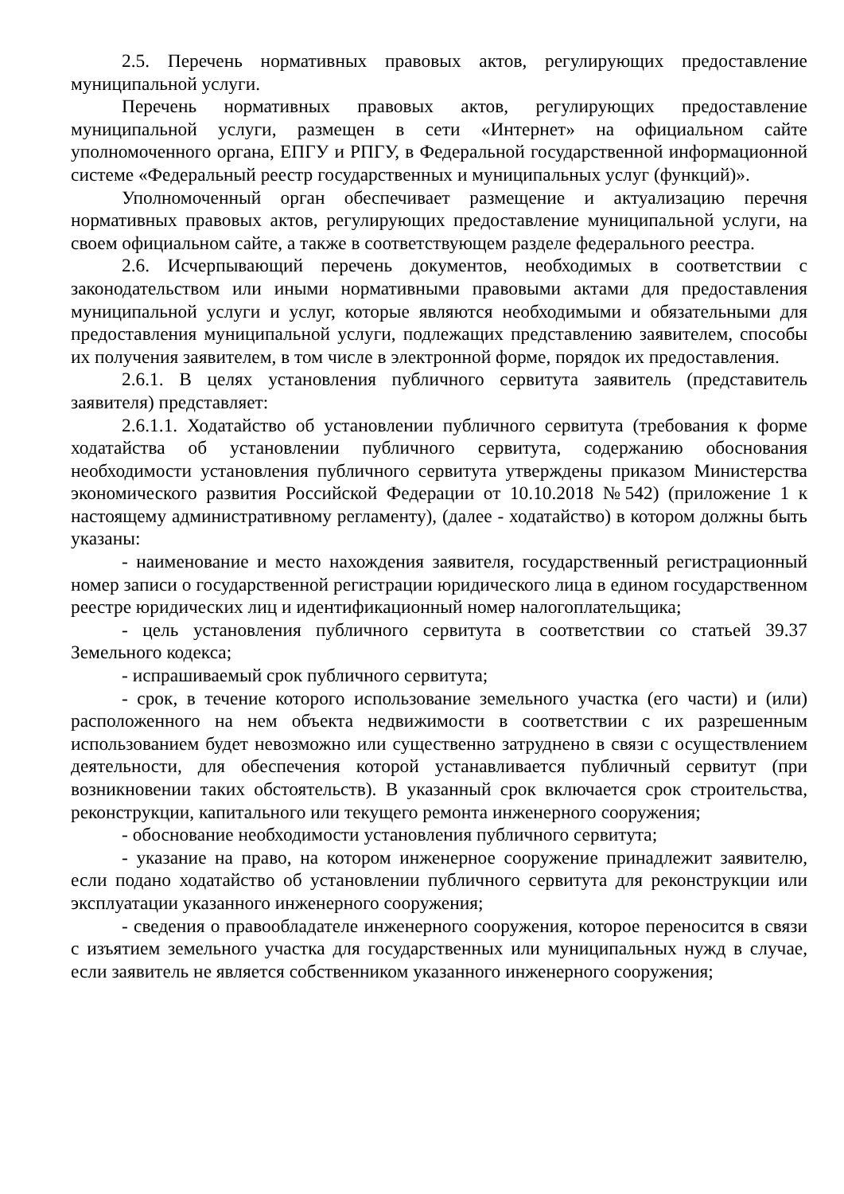2.5. Перечень нормативных правовых актов, регулирующих предоставление муниципальной услуги.
Перечень нормативных правовых актов, регулирующих предоставление муниципальной услуги, размещен в сети «Интернет» на официальном сайте уполномоченного органа, ЕПГУ и РПГУ, в Федеральной государственной информационной системе «Федеральный реестр государственных и муниципальных услуг (функций)».
Уполномоченный орган обеспечивает размещение и актуализацию перечня нормативных правовых актов, регулирующих предоставление муниципальной услуги, на своем официальном сайте, а также в соответствующем разделе федерального реестра.
2.6. Исчерпывающий перечень документов, необходимых в соответствии с законодательством или иными нормативными правовыми актами для предоставления муниципальной услуги и услуг, которые являются необходимыми и обязательными для предоставления муниципальной услуги, подлежащих представлению заявителем, способы их получения заявителем, в том числе в электронной форме, порядок их предоставления.
2.6.1. В целях установления публичного сервитута заявитель (представитель заявителя) представляет:
2.6.1.1. Ходатайство об установлении публичного сервитута (требования к форме ходатайства об установлении публичного сервитута, содержанию обоснования необходимости установления публичного сервитута утверждены приказом Министерства экономического развития Российской Федерации от 10.10.2018 №542) (приложение 1 к настоящему административному регламенту), (далее - ходатайство) в котором должны быть указаны:
- наименование и место нахождения заявителя, государственный регистрационный номер записи о государственной регистрации юридического лица в едином государственном реестре юридических лиц и идентификационный номер налогоплательщика;
- цель установления публичного сервитута в соответствии со статьей 39.37 Земельного кодекса;
- испрашиваемый срок публичного сервитута;
- срок, в течение которого использование земельного участка (его части) и (или) расположенного на нем объекта недвижимости в соответствии с их разрешенным использованием будет невозможно или существенно затруднено в связи с осуществлением деятельности, для обеспечения которой устанавливается публичный сервитут (при возникновении таких обстоятельств). В указанный срок включается срок строительства, реконструкции, капитального или текущего ремонта инженерного сооружения;
- обоснование необходимости установления публичного сервитута;
- указание на право, на котором инженерное сооружение принадлежит заявителю, если подано ходатайство об установлении публичного сервитута для реконструкции или эксплуатации указанного инженерного сооружения;
- сведения о правообладателе инженерного сооружения, которое переносится в связи с изъятием земельного участка для государственных или муниципальных нужд в случае, если заявитель не является собственником указанного инженерного сооружения;